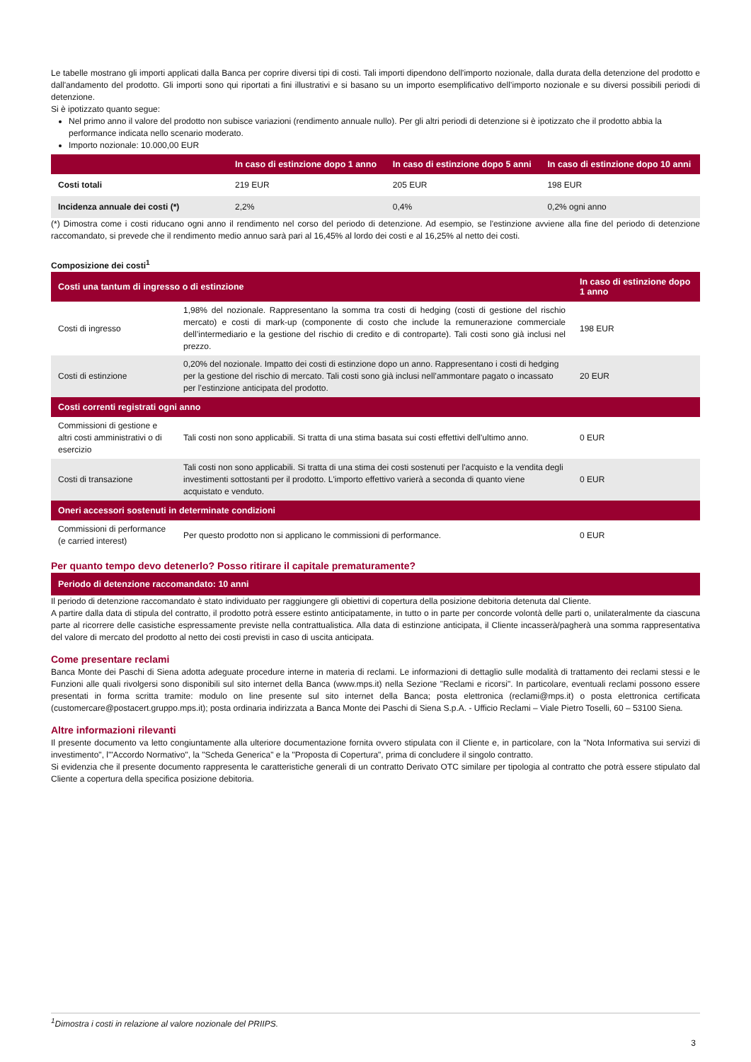Le tabelle mostrano gli importi applicati dalla Banca per coprire diversi tipi di costi. Tali importi dipendono dell'importo nozionale, dalla durata della detenzione del prodotto e dall'andamento del prodotto. Gli importi sono qui riportati a fini illustrativi e si basano su un importo esemplificativo dell’importo nozionale e su diversi possibili periodi di detenzione.
Si è ipotizzato quanto segue:
Nel primo anno il valore del prodotto non subisce variazioni (rendimento annuale nullo). Per gli altri periodi di detenzione si è ipotizzato che il prodotto abbia la performance indicata nello scenario moderato.
Importo nozionale: 10.000,00 EUR
| | In caso di estinzione dopo 1 anno | In caso di estinzione dopo 5 anni | In caso di estinzione dopo 10 anni |
| --- | --- | --- | --- |
| Costi totali | 219 EUR | 205 EUR | 198 EUR |
| Incidenza annuale dei costi (*) | 2,2% | 0,4% | 0,2% ogni anno |
(*) Dimostra come i costi riducano ogni anno il rendimento nel corso del periodo di detenzione. Ad esempio, se l'estinzione avviene alla fine del periodo di detenzione raccomandato, si prevede che il rendimento medio annuo sarà pari al 16,45% al lordo dei costi e al 16,25% al netto dei costi.
Composizione dei costi<sup>1</sup>
| Costi una tantum di ingresso o di estinzione | | In caso di estinzione dopo 1 anno |
| --- | --- | --- |
| Costi di ingresso | 1,98% del nozionale. Rappresentano la somma tra costi di hedging (costi di gestione del rischio mercato) e costi di mark-up (componente di costo che include la remunerazione commerciale dell’intermediario e la gestione del rischio di credito e di controparte). Tali costi sono già inclusi nel prezzo. | 198 EUR |
| Costi di estinzione | 0,20% del nozionale. Impatto dei costi di estinzione dopo un anno. Rappresentano i costi di hedging per la gestione del rischio di mercato. Tali costi sono già inclusi nell’ammontare pagato o incassato per l’estinzione anticipata del prodotto. | 20 EUR |
| Costi correnti registrati ogni anno | | |
| Commissioni di gestione e altri costi amministrativi o di esercizio | Tali costi non sono applicabili. Si tratta di una stima basata sui costi effettivi dell'ultimo anno. | 0 EUR |
| Costi di transazione | Tali costi non sono applicabili. Si tratta di una stima dei costi sostenuti per l'acquisto e la vendita degli investimenti sottostanti per il prodotto. L'importo effettivo varierà a seconda di quanto viene acquistato e venduto. | 0 EUR |
| Oneri accessori sostenuti in determinate condizioni | | |
| Commissioni di performance (e carried interest) | Per questo prodotto non si applicano le commissioni di performance. | 0 EUR |
Per quanto tempo devo detenerlo? Posso ritirare il capitale prematuramente?
| Periodo di detenzione raccomandato: 10 anni |
| --- |
Il periodo di detenzione raccomandato è stato individuato per raggiungere gli obiettivi di copertura della posizione debitoria detenuta dal Cliente.
A partire dalla data di stipula del contratto, il prodotto potrà essere estinto anticipatamente, in tutto o in parte per concorde volontà delle parti o, unilateralmente da ciascuna parte al ricorrere delle casistiche espressamente previste nella contrattualistica. Alla data di estinzione anticipata, il Cliente incasserà/pagherà una somma rappresentativa del valore di mercato del prodotto al netto dei costi previsti in caso di uscita anticipata.
Come presentare reclami
Banca Monte dei Paschi di Siena adotta adeguate procedure interne in materia di reclami. Le informazioni di dettaglio sulle modalità di trattamento dei reclami stessi e le Funzioni alle quali rivolgersi sono disponibili sul sito internet della Banca (www.mps.it) nella Sezione "Reclami e ricorsi". In particolare, eventuali reclami possono essere presentati in forma scritta tramite: modulo on line presente sul sito internet della Banca; posta elettronica (reclami@mps.it) o posta elettronica certificata (customercare@postacert.gruppo.mps.it); posta ordinaria indirizzata a Banca Monte dei Paschi di Siena S.p.A. - Ufficio Reclami – Viale Pietro Toselli, 60 – 53100 Siena.
Altre informazioni rilevanti
Il presente documento va letto congiuntamente alla ulteriore documentazione fornita ovvero stipulata con il Cliente e, in particolare, con la "Nota Informativa sui servizi di investimento", l'"Accordo Normativo", la "Scheda Generica" e la "Proposta di Copertura", prima di concludere il singolo contratto.
Si evidenzia che il presente documento rappresenta le caratteristiche generali di un contratto Derivato OTC similare per tipologia al contratto che potrà essere stipulato dal Cliente a copertura della specifica posizione debitoria.
<sup>1</sup> Dimostra i costi in relazione al valore nozionale del PRIIPS.
3